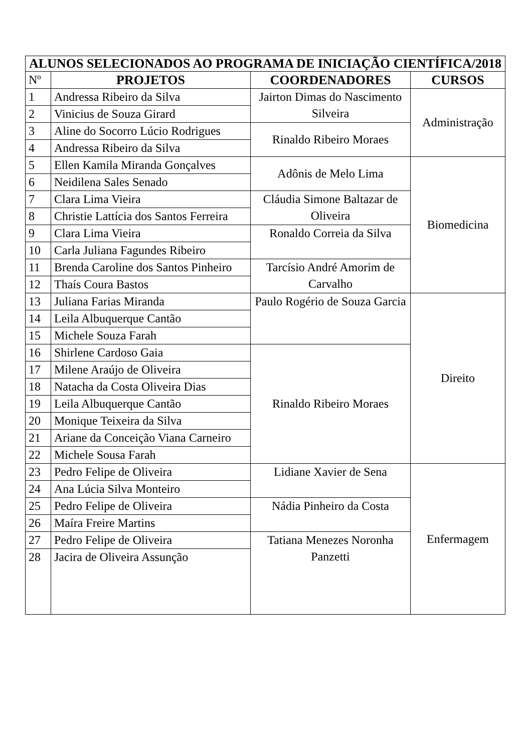| ALUNOS SELECIONADOS AO PROGRAMA DE INICIAÇÃO CIENTÍFICA/2018 | | | |
| --- | --- | --- | --- |
| Nº | PROJETOS | COORDENADORES | CURSOS |
| 1 | Andressa Ribeiro da Silva | Jairton Dimas do Nascimento Silveira | Administração |
| 2 | Vinicius de Souza Girard | | |
| 3 | Aline do Socorro Lúcio Rodrigues | Rinaldo Ribeiro Moraes | |
| 4 | Andressa Ribeiro da Silva | | |
| 5 | Ellen Kamila Miranda Gonçalves | Adônis de Melo Lima | Biomedicina |
| 6 | Neidilena Sales Senado | | |
| 7 | Clara Lima Vieira | Cláudia Simone Baltazar de Oliveira | |
| 8 | Christie Lattícia dos Santos Ferreira | | |
| 9 | Clara Lima Vieira | Ronaldo Correia da Silva | |
| 10 | Carla Juliana Fagundes Ribeiro | | |
| 11 | Brenda Caroline dos Santos Pinheiro | Tarcísio André Amorim de Carvalho | |
| 12 | Thaís Coura Bastos | | |
| 13 | Juliana Farias Miranda | Paulo Rogério de Souza Garcia | Direito |
| 14 | Leila Albuquerque Cantão | | |
| 15 | Michele Souza Farah | | |
| 16 | Shirlene Cardoso Gaia | Rinaldo Ribeiro Moraes | |
| 17 | Milene Araújo de Oliveira | | |
| 18 | Natacha da Costa Oliveira Dias | | |
| 19 | Leila Albuquerque Cantão | | |
| 20 | Monique Teixeira da Silva | | |
| 21 | Ariane da Conceição Viana Carneiro | | |
| 22 | Michele Sousa Farah | | |
| 23 | Pedro Felipe de Oliveira | Lidiane Xavier de Sena | Enfermagem |
| 24 | Ana Lúcia Silva Monteiro | | |
| 25 | Pedro Felipe de Oliveira | Nádia Pinheiro da Costa | |
| 26 | Maíra Freire Martins | | |
| 27 | Pedro Felipe de Oliveira | Tatiana Menezes Noronha Panzetti | |
| 28 | Jacira de Oliveira Assunção | | |